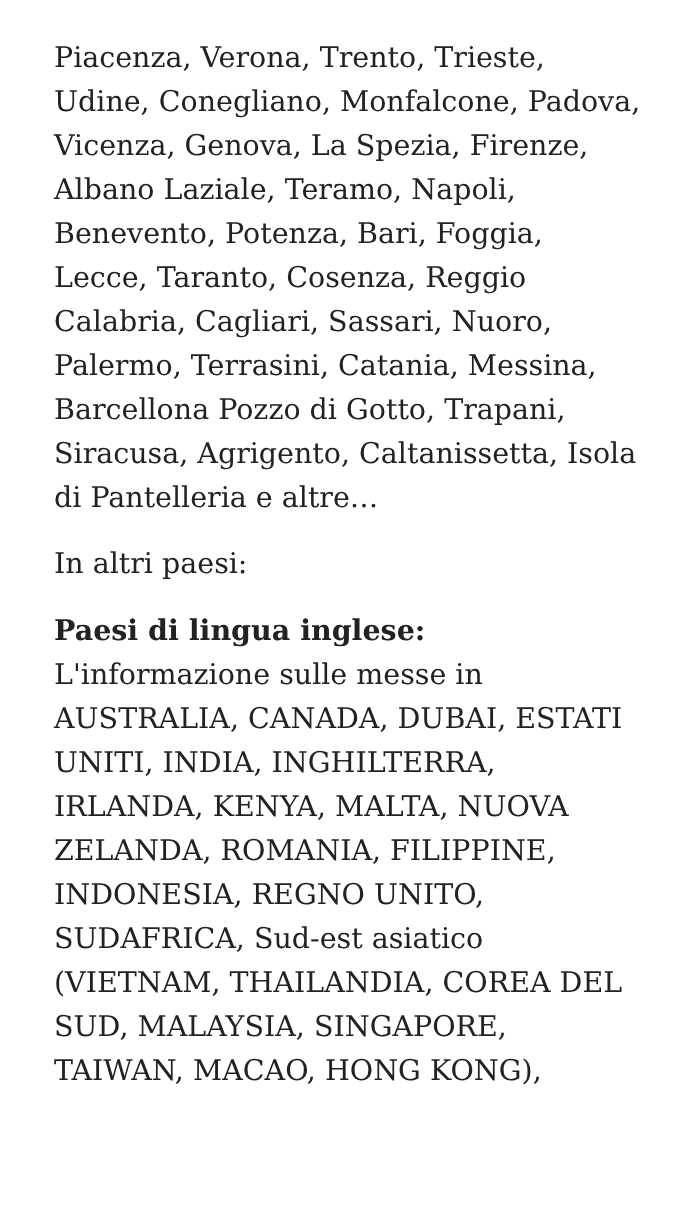Piacenza, Verona, Trento, Trieste, Udine, Conegliano, Monfalcone, Padova, Vicenza, Genova, La Spezia, Firenze, Albano Laziale, Teramo, Napoli, Benevento, Potenza, Bari, Foggia, Lecce, Taranto, Cosenza, Reggio Calabria, Cagliari, Sassari, Nuoro, Palermo, Terrasini, Catania, Messina, Barcellona Pozzo di Gotto, Trapani, Siracusa, Agrigento, Caltanissetta, Isola di Pantelleria e altre…
In altri paesi:
Paesi di lingua inglese:
L'informazione sulle messe in AUSTRALIA, CANADA, DUBAI, ESTATI UNITI, INDIA, INGHILTERRA, IRLANDA, KENYA, MALTA, NUOVA ZELANDA, ROMANIA, FILIPPINE, INDONESIA, REGNO UNITO, SUDAFRICA, Sud-est asiatico (VIETNAM, THAILANDIA, COREA DEL SUD, MALAYSIA, SINGAPORE, TAIWAN, MACAO, HONG KONG),